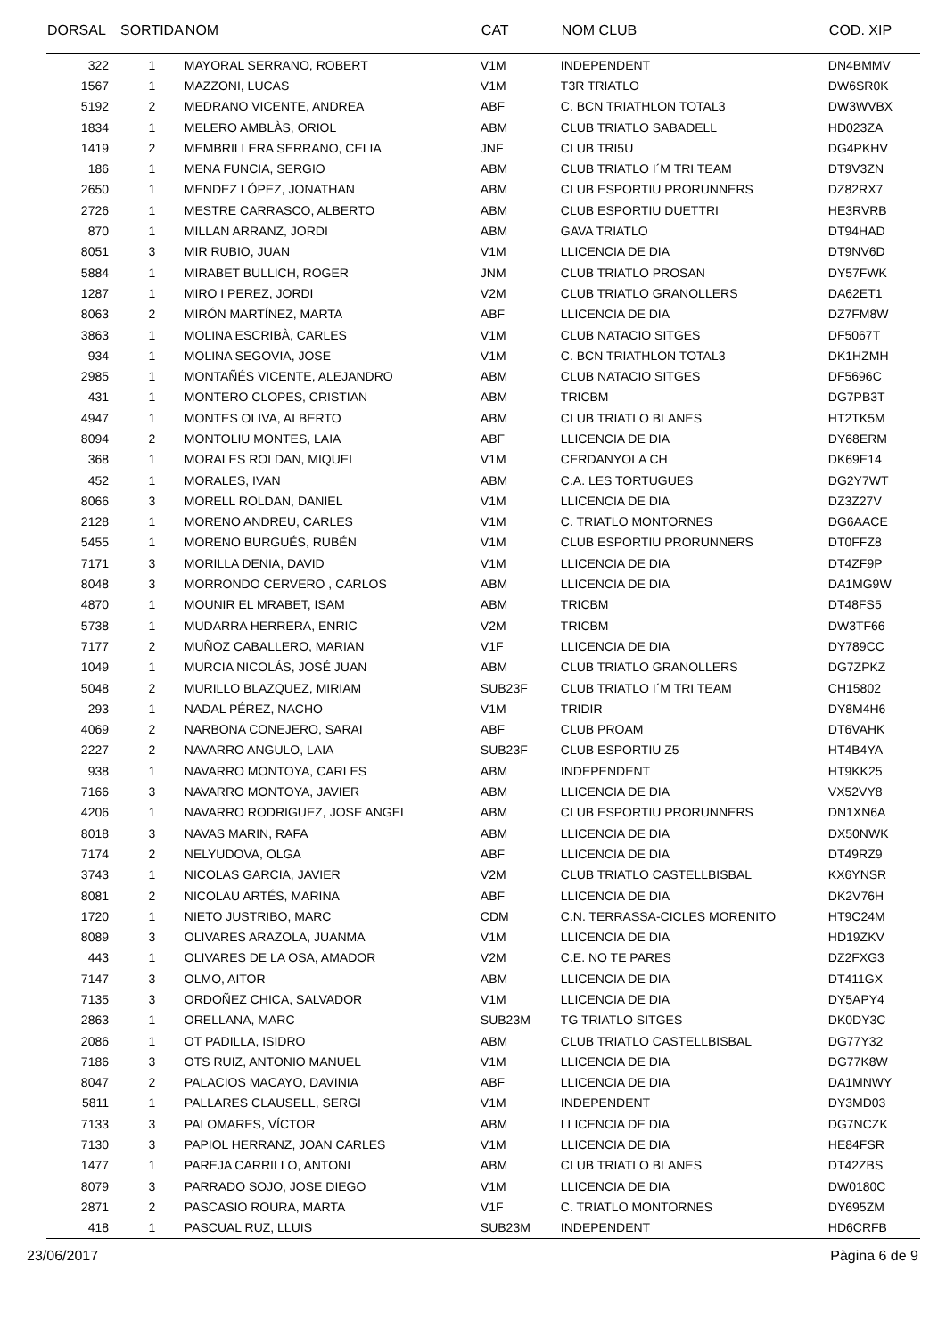| DORSAL | SORTIDA | NOM | CAT | NOM CLUB | COD. XIP |
| --- | --- | --- | --- | --- | --- |
| 322 | 1 | MAYORAL SERRANO, ROBERT | V1M | INDEPENDENT | DN4BMMV |
| 1567 | 1 | MAZZONI, LUCAS | V1M | T3R TRIATLO | DW6SR0K |
| 5192 | 2 | MEDRANO VICENTE, ANDREA | ABF | C. BCN TRIATHLON TOTAL3 | DW3WVBX |
| 1834 | 1 | MELERO AMBLÀS, ORIOL | ABM | CLUB TRIATLO SABADELL | HD023ZA |
| 1419 | 2 | MEMBRILLERA SERRANO, CELIA | JNF | CLUB TRI5U | DG4PKHV |
| 186 | 1 | MENA FUNCIA, SERGIO | ABM | CLUB TRIATLO I´M TRI TEAM | DT9V3ZN |
| 2650 | 1 | MENDEZ LÓPEZ, JONATHAN | ABM | CLUB ESPORTIU PRORUNNERS | DZ82RX7 |
| 2726 | 1 | MESTRE CARRASCO, ALBERTO | ABM | CLUB ESPORTIU DUETTRI | HE3RVRB |
| 870 | 1 | MILLAN ARRANZ, JORDI | ABM | GAVA TRIATLO | DT94HAD |
| 8051 | 3 | MIR RUBIO, JUAN | V1M | LLICENCIA DE DIA | DT9NV6D |
| 5884 | 1 | MIRABET BULLICH, ROGER | JNM | CLUB TRIATLO PROSAN | DY57FWK |
| 1287 | 1 | MIRO I PEREZ, JORDI | V2M | CLUB TRIATLO GRANOLLERS | DA62ET1 |
| 8063 | 2 | MIRÓN MARTÍNEZ, MARTA | ABF | LLICENCIA DE DIA | DZ7FM8W |
| 3863 | 1 | MOLINA ESCRIBÀ, CARLES | V1M | CLUB NATACIO SITGES | DF5067T |
| 934 | 1 | MOLINA SEGOVIA, JOSE | V1M | C. BCN TRIATHLON TOTAL3 | DK1HZMH |
| 2985 | 1 | MONTAÑÉS VICENTE, ALEJANDRO | ABM | CLUB NATACIO SITGES | DF5696C |
| 431 | 1 | MONTERO CLOPES, CRISTIAN | ABM | TRICBM | DG7PB3T |
| 4947 | 1 | MONTES OLIVA, ALBERTO | ABM | CLUB TRIATLO BLANES | HT2TK5M |
| 8094 | 2 | MONTOLIU MONTES, LAIA | ABF | LLICENCIA DE DIA | DY68ERM |
| 368 | 1 | MORALES ROLDAN, MIQUEL | V1M | CERDANYOLA CH | DK69E14 |
| 452 | 1 | MORALES, IVAN | ABM | C.A. LES TORTUGUES | DG2Y7WT |
| 8066 | 3 | MORELL ROLDAN, DANIEL | V1M | LLICENCIA DE DIA | DZ3Z27V |
| 2128 | 1 | MORENO ANDREU, CARLES | V1M | C. TRIATLO MONTORNES | DG6AACE |
| 5455 | 1 | MORENO BURGUÉS, RUBÉN | V1M | CLUB ESPORTIU PRORUNNERS | DT0FFZ8 |
| 7171 | 3 | MORILLA DENIA, DAVID | V1M | LLICENCIA DE DIA | DT4ZF9P |
| 8048 | 3 | MORRONDO CERVERO , CARLOS | ABM | LLICENCIA DE DIA | DA1MG9W |
| 4870 | 1 | MOUNIR EL MRABET, ISAM | ABM | TRICBM | DT48FS5 |
| 5738 | 1 | MUDARRA HERRERA, ENRIC | V2M | TRICBM | DW3TF66 |
| 7177 | 2 | MUÑOZ CABALLERO, MARIAN | V1F | LLICENCIA DE DIA | DY789CC |
| 1049 | 1 | MURCIA NICOLÁS, JOSÉ JUAN | ABM | CLUB TRIATLO GRANOLLERS | DG7ZPKZ |
| 5048 | 2 | MURILLO BLAZQUEZ, MIRIAM | SUB23F | CLUB TRIATLO I´M TRI TEAM | CH15802 |
| 293 | 1 | NADAL PÉREZ, NACHO | V1M | TRIDIR | DY8M4H6 |
| 4069 | 2 | NARBONA CONEJERO, SARAI | ABF | CLUB PROAM | DT6VAHK |
| 2227 | 2 | NAVARRO ANGULO, LAIA | SUB23F | CLUB ESPORTIU Z5 | HT4B4YA |
| 938 | 1 | NAVARRO MONTOYA, CARLES | ABM | INDEPENDENT | HT9KK25 |
| 7166 | 3 | NAVARRO MONTOYA, JAVIER | ABM | LLICENCIA DE DIA | VX52VY8 |
| 4206 | 1 | NAVARRO RODRIGUEZ, JOSE ANGEL | ABM | CLUB ESPORTIU PRORUNNERS | DN1XN6A |
| 8018 | 3 | NAVAS MARIN, RAFA | ABM | LLICENCIA DE DIA | DX50NWK |
| 7174 | 2 | NELYUDOVA, OLGA | ABF | LLICENCIA DE DIA | DT49RZ9 |
| 3743 | 1 | NICOLAS GARCIA, JAVIER | V2M | CLUB TRIATLO CASTELLBISBAL | KX6YNSR |
| 8081 | 2 | NICOLAU ARTÉS, MARINA | ABF | LLICENCIA DE DIA | DK2V76H |
| 1720 | 1 | NIETO JUSTRIBO, MARC | CDM | C.N. TERRASSA-CICLES MORENITO | HT9C24M |
| 8089 | 3 | OLIVARES ARAZOLA, JUANMA | V1M | LLICENCIA DE DIA | HD19ZKV |
| 443 | 1 | OLIVARES DE LA OSA, AMADOR | V2M | C.E. NO TE PARES | DZ2FXG3 |
| 7147 | 3 | OLMO, AITOR | ABM | LLICENCIA DE DIA | DT411GX |
| 7135 | 3 | ORDOÑEZ CHICA, SALVADOR | V1M | LLICENCIA DE DIA | DY5APY4 |
| 2863 | 1 | ORELLANA, MARC | SUB23M | TG TRIATLO SITGES | DK0DY3C |
| 2086 | 1 | OT PADILLA, ISIDRO | ABM | CLUB TRIATLO CASTELLBISBAL | DG77Y32 |
| 7186 | 3 | OTS RUIZ, ANTONIO MANUEL | V1M | LLICENCIA DE DIA | DG77K8W |
| 8047 | 2 | PALACIOS MACAYO, DAVINIA | ABF | LLICENCIA DE DIA | DA1MNWY |
| 5811 | 1 | PALLARES CLAUSELL, SERGI | V1M | INDEPENDENT | DY3MD03 |
| 7133 | 3 | PALOMARES, VÍCTOR | ABM | LLICENCIA DE DIA | DG7NCZK |
| 7130 | 3 | PAPIOL HERRANZ, JOAN CARLES | V1M | LLICENCIA DE DIA | HE84FSR |
| 1477 | 1 | PAREJA CARRILLO, ANTONI | ABM | CLUB TRIATLO BLANES | DT42ZBS |
| 8079 | 3 | PARRADO SOJO, JOSE DIEGO | V1M | LLICENCIA DE DIA | DW0180C |
| 2871 | 2 | PASCASIO ROURA, MARTA | V1F | C. TRIATLO MONTORNES | DY695ZM |
| 418 | 1 | PASCUAL RUZ, LLUIS | SUB23M | INDEPENDENT | HD6CRFB |
23/06/2017 Pàgina 6 de 9